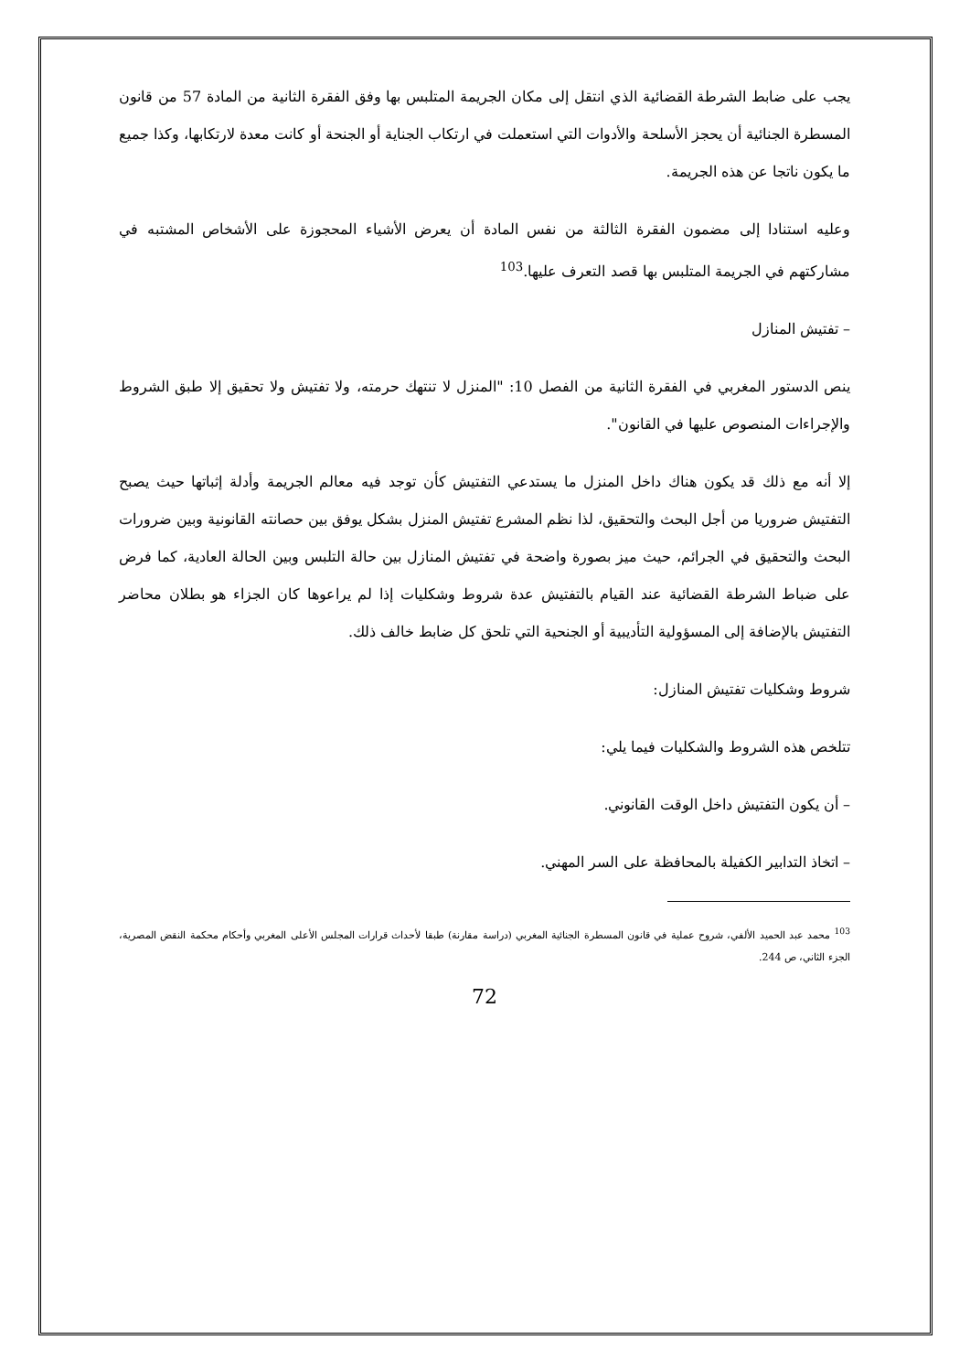يجب على ضابط الشرطة القضائية الذي انتقل إلى مكان الجريمة المتلبس بها وفق الفقرة الثانية من المادة 57 من قانون المسطرة الجنائية أن يحجز الأسلحة والأدوات التي استعملت في ارتكاب الجناية أو الجنحة أو كانت معدة لارتكابها، وكذا جميع ما يكون ناتجا عن هذه الجريمة.
وعليه استنادا إلى مضمون الفقرة الثالثة من نفس المادة أن يعرض الأشياء المحجوزة على الأشخاص المشتبه في مشاركتهم في الجريمة المتلبس بها قصد التعرف عليها.<sup>103</sup>
– تفتيش المنازل
ينص الدستور المغربي في الفقرة الثانية من الفصل 10: "المنزل لا تنتهك حرمته، ولا تفتيش ولا تحقيق إلا طبق الشروط والإجراءات المنصوص عليها في القانون".
إلا أنه مع ذلك قد يكون هناك داخل المنزل ما يستدعي التفتيش كأن توجد فيه معالم الجريمة وأدلة إثباتها حيث يصبح التفتيش ضروريا من أجل البحث والتحقيق، لذا نظم المشرع تفتيش المنزل بشكل يوفق بين حصانته القانونية وبين ضرورات البحث والتحقيق في الجرائم، حيث ميز بصورة واضحة في تفتيش المنازل بين حالة التلبس وبين الحالة العادية، كما فرض على ضباط الشرطة القضائية عند القيام بالتفتيش عدة شروط وشكليات إذا لم يراعوها كان الجزاء هو بطلان محاضر التفتيش بالإضافة إلى المسؤولية التأديبية أو الجنحية التي تلحق كل ضابط خالف ذلك.
شروط وشكليات تفتيش المنازل:
تتلخص هذه الشروط والشكليات فيما يلي:
– أن يكون التفتيش داخل الوقت القانوني.
– اتخاذ التدابير الكفيلة بالمحافظة على السر المهني.
<sup>103</sup> محمد عبد الحميد الألفي، شروح عملية في قانون المسطرة الجنائية المغربي (دراسة مقارنة) طبقا لأحداث قرارات المجلس الأعلى المغربي وأحكام محكمة النقض المصرية، الجزء الثاني، ص 244.
72